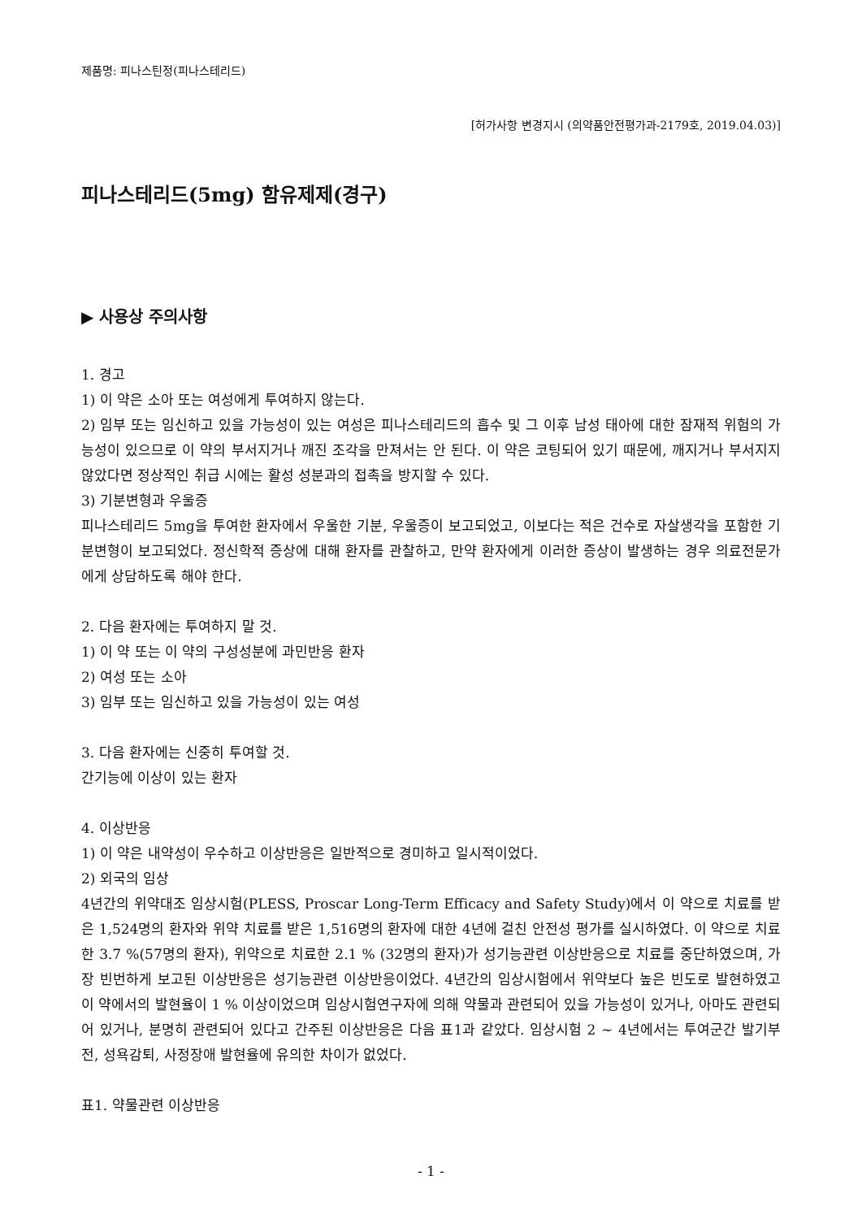제품명: 피나스틴정(피나스테리드)
[허가사항 변경지시 (의약품안전평가과-2179호, 2019.04.03)]
피나스테리드(5mg) 함유제제(경구)
▶ 사용상 주의사항
1. 경고
1) 이 약은 소아 또는 여성에게 투여하지 않는다.
2) 임부 또는 임신하고 있을 가능성이 있는 여성은 피나스테리드의 흡수 및 그 이후 남성 태아에 대한 잠재적 위험의 가능성이 있으므로 이 약의 부서지거나 깨진 조각을 만져서는 안 된다. 이 약은 코팅되어 있기 때문에, 깨지거나 부서지지 않았다면 정상적인 취급 시에는 활성 성분과의 접촉을 방지할 수 있다.
3) 기분변형과 우울증
피나스테리드 5mg을 투여한 환자에서 우울한 기분, 우울증이 보고되었고, 이보다는 적은 건수로 자살생각을 포함한 기분변형이 보고되었다. 정신학적 증상에 대해 환자를 관찰하고, 만약 환자에게 이러한 증상이 발생하는 경우 의료전문가에게 상담하도록 해야 한다.
2. 다음 환자에는 투여하지 말 것.
1) 이 약 또는 이 약의 구성성분에 과민반응 환자
2) 여성 또는 소아
3) 임부 또는 임신하고 있을 가능성이 있는 여성
3. 다음 환자에는 신중히 투여할 것.
간기능에 이상이 있는 환자
4. 이상반응
1) 이 약은 내약성이 우수하고 이상반응은 일반적으로 경미하고 일시적이었다.
2) 외국의 임상
4년간의 위약대조 임상시험(PLESS, Proscar Long-Term Efficacy and Safety Study)에서 이 약으로 치료를 받은 1,524명의 환자와 위약 치료를 받은 1,516명의 환자에 대한 4년에 걸친 안전성 평가를 실시하였다. 이 약으로 치료한 3.7 %(57명의 환자), 위약으로 치료한 2.1 % (32명의 환자)가 성기능관련 이상반응으로 치료를 중단하였으며, 가장 빈번하게 보고된 이상반응은 성기능관련 이상반응이었다. 4년간의 임상시험에서 위약보다 높은 빈도로 발현하였고 이 약에서의 발현율이 1 % 이상이었으며 임상시험연구자에 의해 약물과 관련되어 있을 가능성이 있거나, 아마도 관련되어 있거나, 분명히 관련되어 있다고 간주된 이상반응은 다음 표1과 같았다. 임상시험 2 ~ 4년에서는 투여군간 발기부전, 성욕감퇴, 사정장애 발현율에 유의한 차이가 없었다.
표1. 약물관련 이상반응
- 1 -